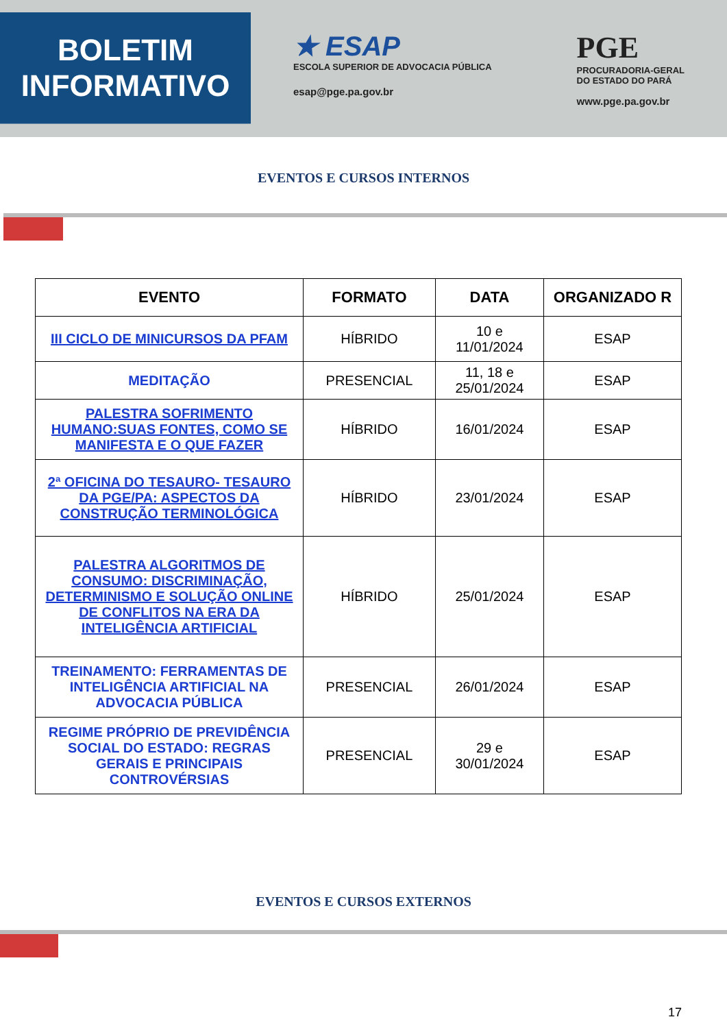BOLETIM
INFORMATIVO
★ ESAP
ESCOLA SUPERIOR DE ADVOCACIA PÚBLICA
esap@pge.pa.gov.br
PGE
PROCURADORIA-GERAL
DO ESTADO DO PARÁ
www.pge.pa.gov.br
EVENTOS E CURSOS INTERNOS
| EVENTO | FORMATO | DATA | ORGANIZADO R |
| --- | --- | --- | --- |
| III CICLO DE MINICURSOS DA PFAM | HÍBRIDO | 10 e 11/01/2024 | ESAP |
| MEDITAÇÃO | PRESENCIAL | 11, 18 e 25/01/2024 | ESAP |
| PALESTRA SOFRIMENTO HUMANO:SUAS FONTES, COMO SE MANIFESTA E O QUE FAZER | HÍBRIDO | 16/01/2024 | ESAP |
| 2ª OFICINA DO TESAURO- TESAURO DA PGE/PA: ASPECTOS DA CONSTRUÇÃO TERMINOLÓGICA | HÍBRIDO | 23/01/2024 | ESAP |
| PALESTRA ALGORITMOS DE CONSUMO: DISCRIMINAÇÃO, DETERMINISMO E SOLUÇÃO ONLINE DE CONFLITOS NA ERA DA INTELIGÊNCIA ARTIFICIAL | HÍBRIDO | 25/01/2024 | ESAP |
| TREINAMENTO: FERRAMENTAS DE INTELIGÊNCIA ARTIFICIAL NA ADVOCACIA PÚBLICA | PRESENCIAL | 26/01/2024 | ESAP |
| REGIME PRÓPRIO DE PREVIDÊNCIA SOCIAL DO ESTADO: REGRAS GERAIS E PRINCIPAIS CONTROVÉRSIAS | PRESENCIAL | 29 e 30/01/2024 | ESAP |
EVENTOS E CURSOS EXTERNOS
17